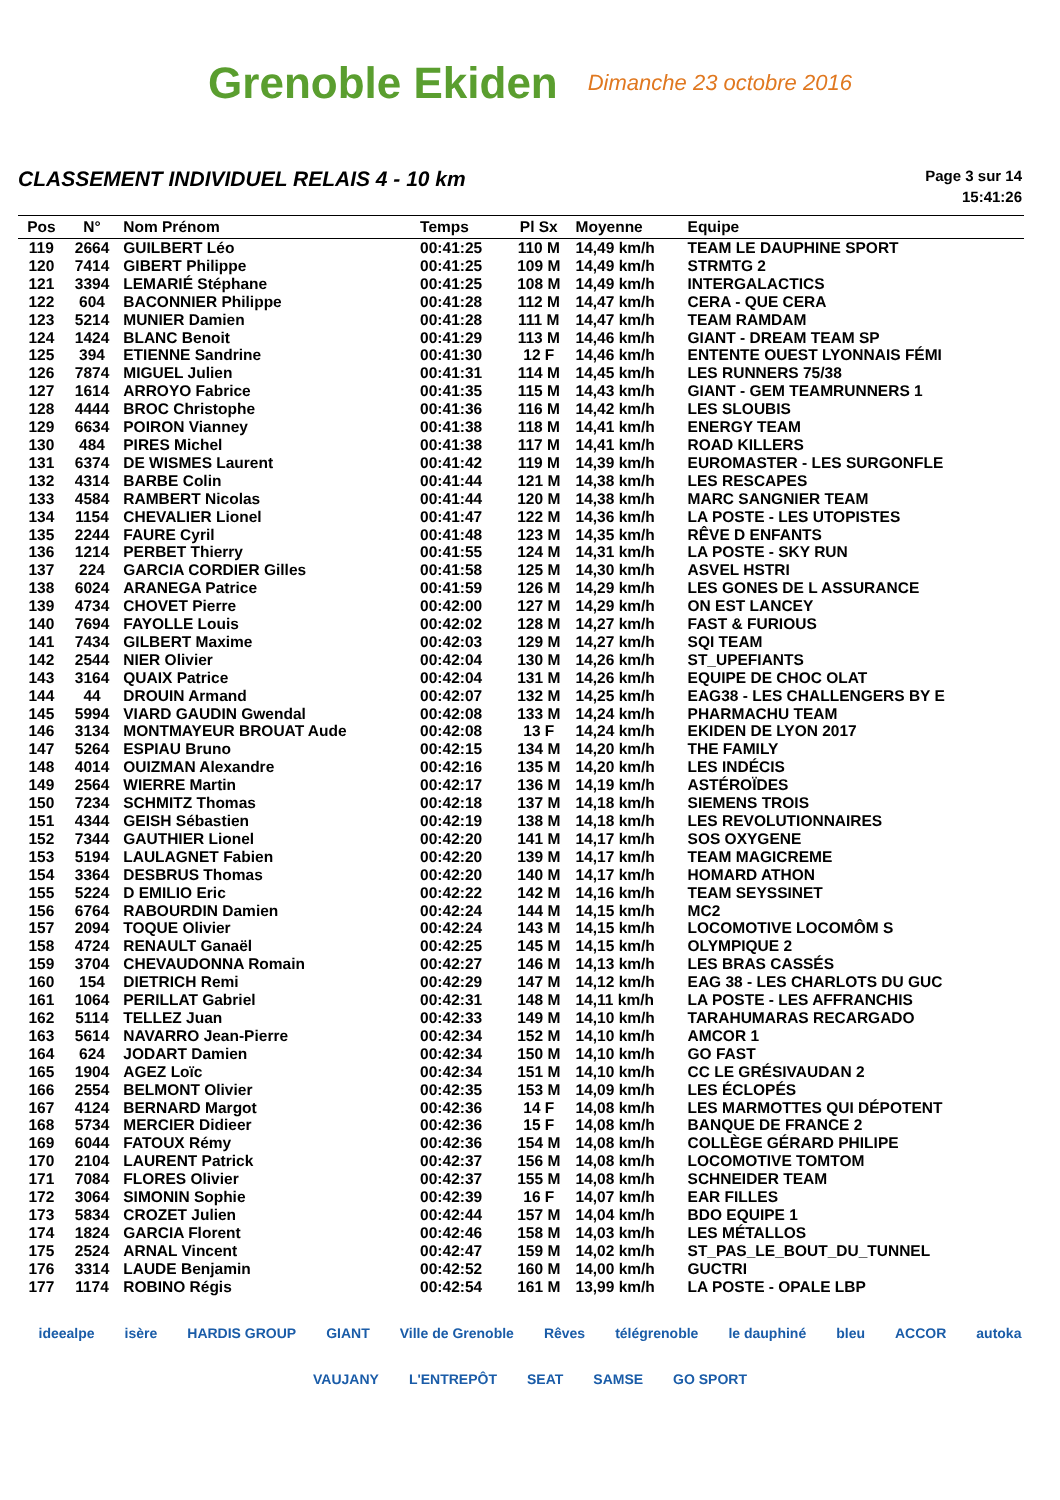Grenoble Ekiden
Dimanche 23 octobre 2016
CLASSEMENT INDIVIDUEL RELAIS 4 - 10 km
Page 3 sur 14
15:41:26
| Pos | N° | Nom Prénom | Temps | Pl Sx | Moyenne | Equipe |
| --- | --- | --- | --- | --- | --- | --- |
| 119 | 2664 | GUILBERT Léo | 00:41:25 | 110 M | 14,49 km/h | TEAM LE DAUPHINE SPORT |
| 120 | 7414 | GIBERT Philippe | 00:41:25 | 109 M | 14,49 km/h | STRMTG 2 |
| 121 | 3394 | LEMARIÉ Stéphane | 00:41:25 | 108 M | 14,49 km/h | INTERGALACTICS |
| 122 | 604 | BACONNIER Philippe | 00:41:28 | 112 M | 14,47 km/h | CERA - QUE CERA |
| 123 | 5214 | MUNIER Damien | 00:41:28 | 111 M | 14,47 km/h | TEAM RAMDAM |
| 124 | 1424 | BLANC Benoit | 00:41:29 | 113 M | 14,46 km/h | GIANT - DREAM TEAM SP |
| 125 | 394 | ETIENNE Sandrine | 00:41:30 | 12 F | 14,46 km/h | ENTENTE OUEST LYONNAIS FÉMI |
| 126 | 7874 | MIGUEL Julien | 00:41:31 | 114 M | 14,45 km/h | LES RUNNERS 75/38 |
| 127 | 1614 | ARROYO Fabrice | 00:41:35 | 115 M | 14,43 km/h | GIANT - GEM TEAMRUNNERS 1 |
| 128 | 4444 | BROC Christophe | 00:41:36 | 116 M | 14,42 km/h | LES SLOUBIS |
| 129 | 6634 | POIRON Vianney | 00:41:38 | 118 M | 14,41 km/h | ENERGY TEAM |
| 130 | 484 | PIRES Michel | 00:41:38 | 117 M | 14,41 km/h | ROAD KILLERS |
| 131 | 6374 | DE WISMES Laurent | 00:41:42 | 119 M | 14,39 km/h | EUROMASTER - LES SURGONFLE |
| 132 | 4314 | BARBE Colin | 00:41:44 | 121 M | 14,38 km/h | LES RESCAPES |
| 133 | 4584 | RAMBERT Nicolas | 00:41:44 | 120 M | 14,38 km/h | MARC SANGNIER TEAM |
| 134 | 1154 | CHEVALIER Lionel | 00:41:47 | 122 M | 14,36 km/h | LA POSTE - LES UTOPISTES |
| 135 | 2244 | FAURE Cyril | 00:41:48 | 123 M | 14,35 km/h | RÊVE D ENFANTS |
| 136 | 1214 | PERBET Thierry | 00:41:55 | 124 M | 14,31 km/h | LA POSTE - SKY RUN |
| 137 | 224 | GARCIA CORDIER Gilles | 00:41:58 | 125 M | 14,30 km/h | ASVEL HSTRI |
| 138 | 6024 | ARANEGA Patrice | 00:41:59 | 126 M | 14,29 km/h | LES GONES DE L ASSURANCE |
| 139 | 4734 | CHOVET Pierre | 00:42:00 | 127 M | 14,29 km/h | ON EST LANCEY |
| 140 | 7694 | FAYOLLE Louis | 00:42:02 | 128 M | 14,27 km/h | FAST & FURIOUS |
| 141 | 7434 | GILBERT Maxime | 00:42:03 | 129 M | 14,27 km/h | SQI TEAM |
| 142 | 2544 | NIER Olivier | 00:42:04 | 130 M | 14,26 km/h | ST_UPEFIANTS |
| 143 | 3164 | QUAIX Patrice | 00:42:04 | 131 M | 14,26 km/h | EQUIPE DE CHOC OLAT |
| 144 | 44 | DROUIN Armand | 00:42:07 | 132 M | 14,25 km/h | EAG38 - LES CHALLENGERS BY E |
| 145 | 5994 | VIARD GAUDIN Gwendal | 00:42:08 | 133 M | 14,24 km/h | PHARMACHU TEAM |
| 146 | 3134 | MONTMAYEUR BROUAT Aude | 00:42:08 | 13 F | 14,24 km/h | EKIDEN DE LYON 2017 |
| 147 | 5264 | ESPIAU Bruno | 00:42:15 | 134 M | 14,20 km/h | THE FAMILY |
| 148 | 4014 | OUIZMAN Alexandre | 00:42:16 | 135 M | 14,20 km/h | LES INDÉCIS |
| 149 | 2564 | WIERRE Martin | 00:42:17 | 136 M | 14,19 km/h | ASTÉROÏDES |
| 150 | 7234 | SCHMITZ Thomas | 00:42:18 | 137 M | 14,18 km/h | SIEMENS TROIS |
| 151 | 4344 | GEISH Sébastien | 00:42:19 | 138 M | 14,18 km/h | LES REVOLUTIONNAIRES |
| 152 | 7344 | GAUTHIER Lionel | 00:42:20 | 141 M | 14,17 km/h | SOS OXYGENE |
| 153 | 5194 | LAULAGNET Fabien | 00:42:20 | 139 M | 14,17 km/h | TEAM MAGICREME |
| 154 | 3364 | DESBRUS Thomas | 00:42:20 | 140 M | 14,17 km/h | HOMARD ATHON |
| 155 | 5224 | D EMILIO Eric | 00:42:22 | 142 M | 14,16 km/h | TEAM SEYSSINET |
| 156 | 6764 | RABOURDIN Damien | 00:42:24 | 144 M | 14,15 km/h | MC2 |
| 157 | 2094 | TOQUE Olivier | 00:42:24 | 143 M | 14,15 km/h | LOCOMOTIVE LOCOMÔM S |
| 158 | 4724 | RENAULT Ganaël | 00:42:25 | 145 M | 14,15 km/h | OLYMPIQUE 2 |
| 159 | 3704 | CHEVAUDONNA Romain | 00:42:27 | 146 M | 14,13 km/h | LES BRAS CASSÉS |
| 160 | 154 | DIETRICH Remi | 00:42:29 | 147 M | 14,12 km/h | EAG 38 - LES CHARLOTS DU GUC |
| 161 | 1064 | PERILLAT Gabriel | 00:42:31 | 148 M | 14,11 km/h | LA POSTE - LES AFFRANCHIS |
| 162 | 5114 | TELLEZ Juan | 00:42:33 | 149 M | 14,10 km/h | TARAHUMARAS RECARGADO |
| 163 | 5614 | NAVARRO Jean-Pierre | 00:42:34 | 152 M | 14,10 km/h | AMCOR 1 |
| 164 | 624 | JODART Damien | 00:42:34 | 150 M | 14,10 km/h | GO FAST |
| 165 | 1904 | AGEZ Loïc | 00:42:34 | 151 M | 14,10 km/h | CC LE GRÉSIVAUDAN 2 |
| 166 | 2554 | BELMONT Olivier | 00:42:35 | 153 M | 14,09 km/h | LES ÉCLOPÉS |
| 167 | 4124 | BERNARD Margot | 00:42:36 | 14 F | 14,08 km/h | LES MARMOTTES QUI DÉPOTENT |
| 168 | 5734 | MERCIER Didieer | 00:42:36 | 15 F | 14,08 km/h | BANQUE DE FRANCE 2 |
| 169 | 6044 | FATOUX Rémy | 00:42:36 | 154 M | 14,08 km/h | COLLÈGE GÉRARD PHILIPE |
| 170 | 2104 | LAURENT Patrick | 00:42:37 | 156 M | 14,08 km/h | LOCOMOTIVE TOMTOM |
| 171 | 7084 | FLORES Olivier | 00:42:37 | 155 M | 14,08 km/h | SCHNEIDER TEAM |
| 172 | 3064 | SIMONIN Sophie | 00:42:39 | 16 F | 14,07 km/h | EAR FILLES |
| 173 | 5834 | CROZET Julien | 00:42:44 | 157 M | 14,04 km/h | BDO EQUIPE 1 |
| 174 | 1824 | GARCIA Florent | 00:42:46 | 158 M | 14,03 km/h | LES MÉTALLOS |
| 175 | 2524 | ARNAL Vincent | 00:42:47 | 159 M | 14,02 km/h | ST_PAS_LE_BOUT_DU_TUNNEL |
| 176 | 3314 | LAUDE Benjamin | 00:42:52 | 160 M | 14,00 km/h | GUCTRI |
| 177 | 1174 | ROBINO Régis | 00:42:54 | 161 M | 13,99 km/h | LA POSTE - OPALE LBP |
ideealpe isère HARDIS GROUP GIANT Ville de Grenoble Rêves télégrenoble le dauphiné bleu ACCOR autoka VAUJANY L'ENTREPÔT SEAT SAMSE GO SPORT